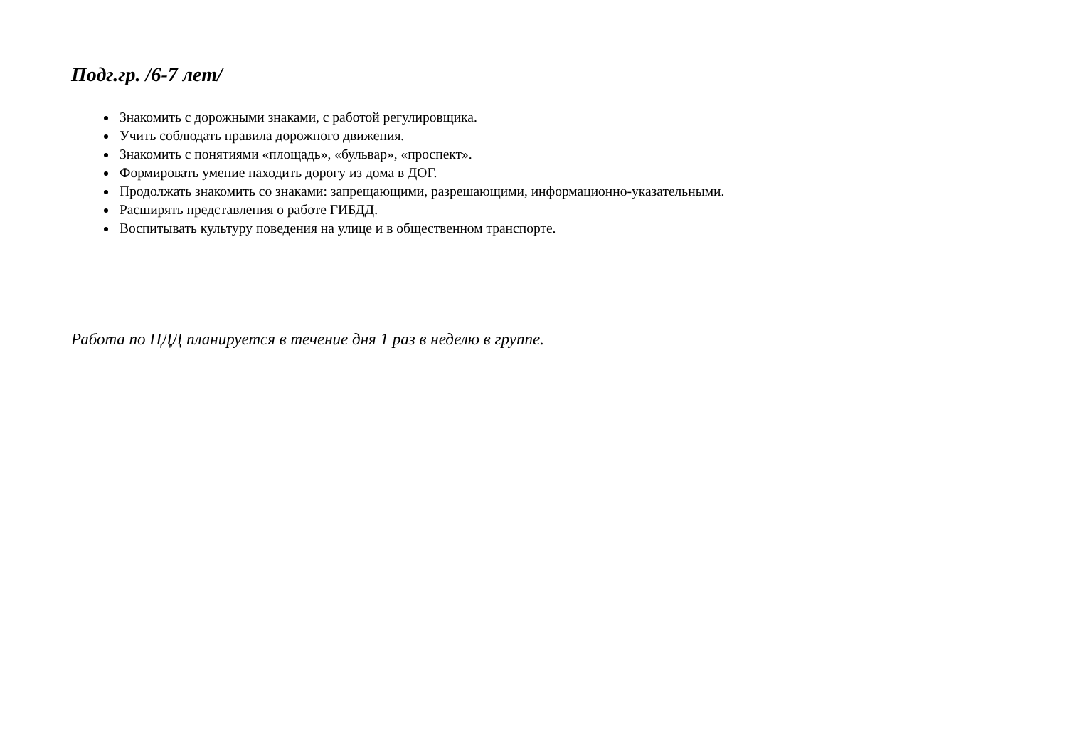Подг.гр. /6-7 лет/
Знакомить с дорожными знаками, с работой регулировщика.
Учить соблюдать правила дорожного движения.
Знакомить с понятиями «площадь», «бульвар», «проспект».
Формировать умение находить дорогу из дома в ДОГ.
Продолжать знакомить со знаками: запрещающими, разрешающими, информационно-указательными.
Расширять представления о работе ГИБДД.
Воспитывать культуру поведения на улице и в общественном транспорте.
Работа по ПДД планируется в течение дня 1 раз в неделю в группе.